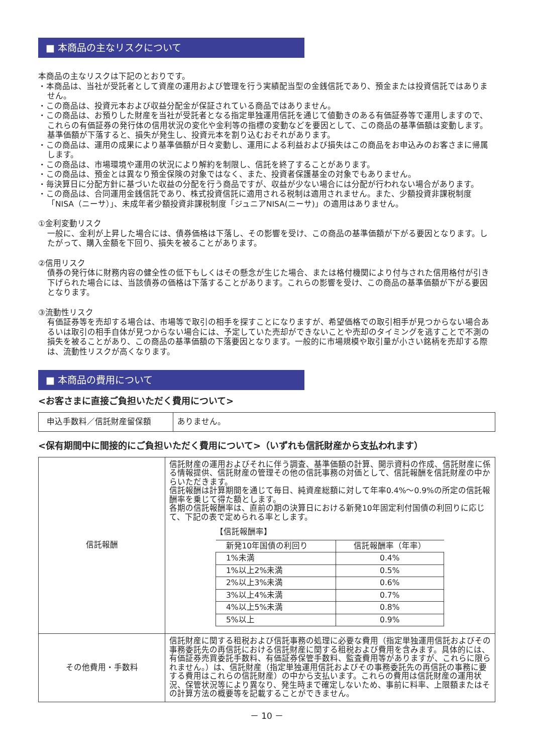■ 本商品の主なリスクについて
本商品の主なリスクは下記のとおりです。
・本商品は、当社が受託者として資産の運用および管理を行う実績配当型の金銭信託であり、預金または投資信託ではありません。
・この商品は、投資元本および収益分配金が保証されている商品ではありません。
・この商品は、お預りした財産を当社が受託者となる指定単独運用信託を通じて値動きのある有価証券等で運用しますので、これらの有価証券の発行体の信用状況の変化や金利等の指標の変動などを要因として、この商品の基準価額は変動します。基準価額が下落すると、損失が発生し、投資元本を割り込むおそれがあります。
・この商品は、運用の成果により基準価額が日々変動し、運用による利益および損失はこの商品をお申込みのお客さまに帰属します。
・この商品は、市場環境や運用の状況により解約を制限し、信託を終了することがあります。
・この商品は、預金とは異なり預金保険の対象ではなく、また、投資者保護基金の対象でもありません。
・毎決算日に分配方針に基づいた収益の分配を行う商品ですが、収益が少ない場合には分配が行われない場合があります。
・この商品は、合同運用金銭信託であり、株式投資信託に適用される税制は適用されません。また、少額投資非課税制度「NISA（ニーサ）」、未成年者少額投資非課税制度「ジュニアNISA(ニーサ)」の適用はありません。
①金利変動リスク
一般に、金利が上昇した場合には、債券価格は下落し、その影響を受け、この商品の基準価額が下がる要因となります。したがって、購入金額を下回り、損失を被ることがあります。
②信用リスク
債券の発行体に財務内容の健全性の低下もしくはその懸念が生じた場合、または格付機関により付与された信用格付が引き下げられた場合には、当該債券の価格は下落することがあります。これらの影響を受け、この商品の基準価額が下がる要因となります。
③流動性リスク
有価証券等を売却する場合は、市場等で取引の相手を探すことになりますが、希望価格での取引相手が見つからない場合あるいは取引の相手自体が見つからない場合には、予定していた売却ができないことや売却のタイミングを逃すことで不測の損失を被ることがあり、この商品の基準価額の下落要因となります。一般的に市場規模や取引量が小さい銘柄を売却する際は、流動性リスクが高くなります。
■ 本商品の費用について
<お客さまに直接ご負担いただく費用について>
| 申込手数料／信託財産留保額 | ありません。 |
<保有期間中に間接的にご負担いただく費用について>（いずれも信託財産から支払われます）
| 信託報酬 | 信託財産の運用およびそれに伴う調査、基準価額の計算、開示資料の作成、信託財産に係る情報提供、信託財産の管理その他の信託事務の対価として、信託報酬を信託財産の中からいただきます。 信託報酬は計算期間を通じて毎日、純資産総額に対して年率0.4%～0.9%の所定の信託報酬率を乗じて得た額とします。 各期の信託報酬率は、直前の期の決算日における新発10年固定利付国債の利回りに応じて、下記の表で定められる率とします。 【信託報酬率】 / 新発10年国債の利回り / 信託報酬率（年率） / / --- / --- / / 1%未満 / 0.4% / / 1%以上2%未満 / 0.5% / / 2%以上3%未満 / 0.6% / / 3%以上4%未満 / 0.7% / / 4%以上5%未満 / 0.8% / / 5%以上 / 0.9% / |
| その他費用・手数料 | 信託財産に関する租税および信託事務の処理に必要な費用（指定単独運用信託およびその事務委託先の再信託における信託財産に関する租税および費用を含みます。具体的には、有価証券売買委託手数料、有価証券保管手数料、監査費用等がありますが、これらに限られません。）は、信託財産（指定単独運用信託およびその事務委託先の再信託の事務に要する費用はこれらの信託財産）の中から支払います。これらの費用は信託財産の運用状況、保管状況等により異なり、発生時まで確定しないため、事前に料率、上限額またはその計算方法の概要等を記載することができません。 |
－ 10 －